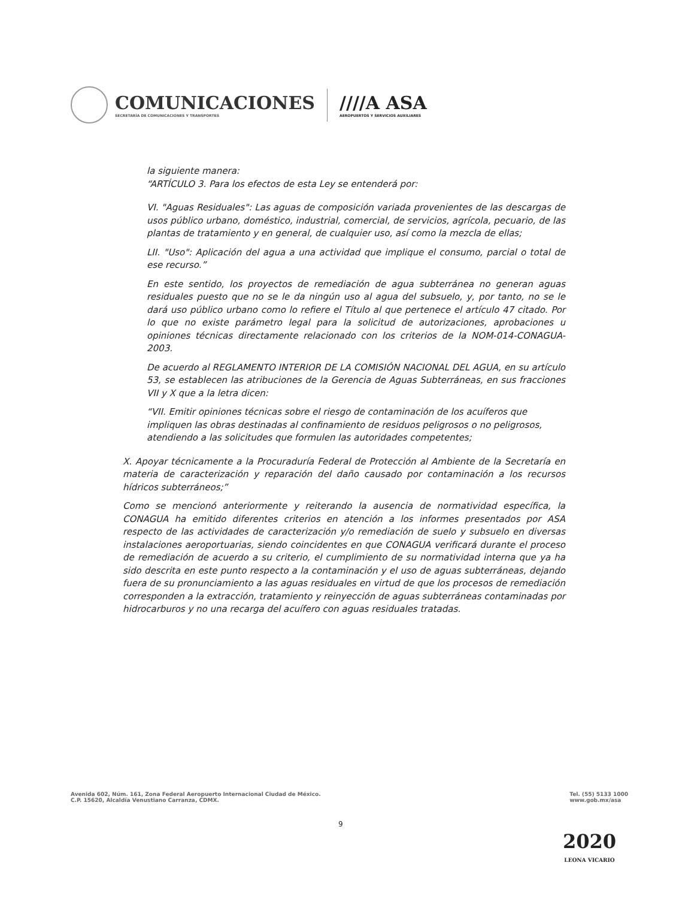COMUNICACIONES
SECRETARÍA DE COMUNICACIONES Y TRANSPORTES
////A ASA
AEROPUERTOS Y SERVICIOS AUXILIARES
la siguiente manera:
“ARTÍCULO 3. Para los efectos de esta Ley se entenderá por:
VI. "Aguas Residuales": Las aguas de composición variada provenientes de las descargas de usos público urbano, doméstico, industrial, comercial, de servicios, agrícola, pecuario, de las plantas de tratamiento y en general, de cualquier uso, así como la mezcla de ellas;
LII. "Uso": Aplicación del agua a una actividad que implique el consumo, parcial o total de ese recurso.”
En este sentido, los proyectos de remediación de agua subterránea no generan aguas residuales puesto que no se le da ningún uso al agua del subsuelo, y, por tanto, no se le dará uso público urbano como lo refiere el Título al que pertenece el artículo 47 citado. Por lo que no existe parámetro legal para la solicitud de autorizaciones, aprobaciones u opiniones técnicas directamente relacionado con los criterios de la NOM-014-CONAGUA-2003.
De acuerdo al REGLAMENTO INTERIOR DE LA COMISIÓN NACIONAL DEL AGUA, en su artículo 53, se establecen las atribuciones de la Gerencia de Aguas Subterráneas, en sus fracciones VII y X que a la letra dicen:
“VII. Emitir opiniones técnicas sobre el riesgo de contaminación de los acuíferos que impliquen las obras destinadas al confinamiento de residuos peligrosos o no peligrosos, atendiendo a las solicitudes que formulen las autoridades competentes;
X. Apoyar técnicamente a la Procuraduría Federal de Protección al Ambiente de la Secretaría en materia de caracterización y reparación del daño causado por contaminación a los recursos hídricos subterráneos;”
Como se mencionó anteriormente y reiterando la ausencia de normatividad específica, la CONAGUA ha emitido diferentes criterios en atención a los informes presentados por ASA respecto de las actividades de caracterización y/o remediación de suelo y subsuelo en diversas instalaciones aeroportuarias, siendo coincidentes en que CONAGUA verificará durante el proceso de remediación de acuerdo a su criterio, el cumplimiento de su normatividad interna que ya ha sido descrita en este punto respecto a la contaminación y el uso de aguas subterráneas, dejando fuera de su pronunciamiento a las aguas residuales en virtud de que los procesos de remediación corresponden a la extracción, tratamiento y reinyección de aguas subterráneas contaminadas por hidrocarburos y no una recarga del acuífero con aguas residuales tratadas.
Avenida 602, Núm. 161, Zona Federal Aeropuerto Internacional Ciudad de México.
C.P. 15620, Alcaldía Venustiano Carranza, CDMX.
Tel. (55) 5133 1000
www.gob.mx/asa
9
2020
LEONA VICARIO